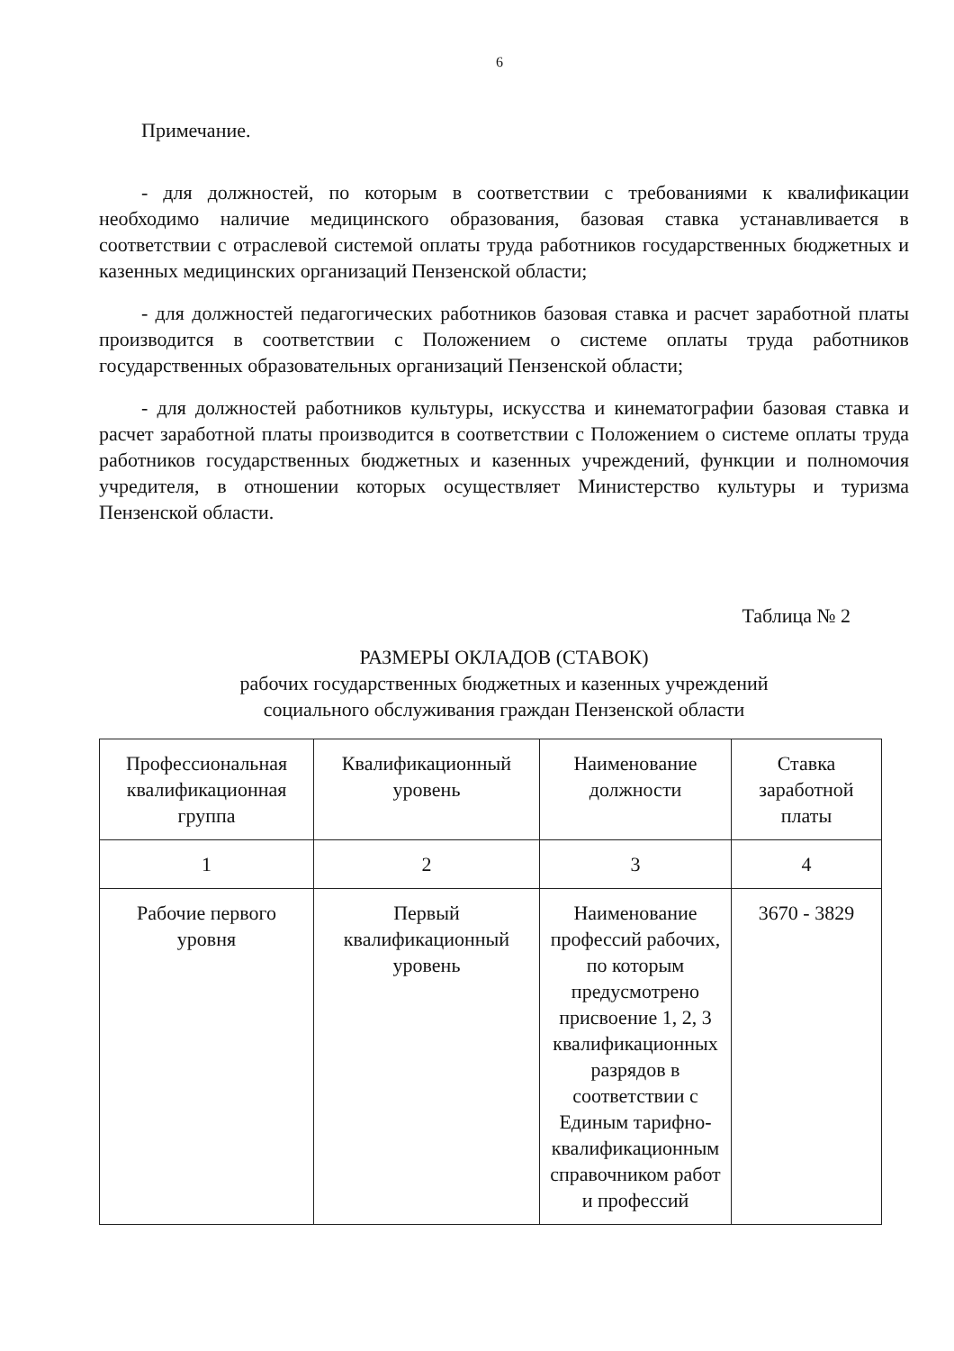6
Примечание.
- для должностей, по которым в соответствии с требованиями к квалификации необходимо наличие медицинского образования, базовая ставка устанавливается в соответствии с отраслевой системой оплаты труда работников государственных бюджетных и казенных медицинских организаций Пензенской области;
- для должностей педагогических работников базовая ставка и расчет заработной платы производится в соответствии с Положением о системе оплаты труда работников государственных образовательных организаций Пензенской области;
- для должностей работников культуры, искусства и кинематографии базовая ставка и расчет заработной платы производится в соответствии с Положением о системе оплаты труда работников государственных бюджетных и казенных учреждений, функции и полномочия учредителя, в отношении которых осуществляет Министерство культуры и туризма Пензенской области.
Таблица № 2
РАЗМЕРЫ ОКЛАДОВ (СТАВОК)
рабочих государственных бюджетных и казенных учреждений
социального обслуживания граждан Пензенской области
| Профессиональная квалификационная группа | Квалификационный уровень | Наименование должности | Ставка заработной платы |
| 1 | 2 | 3 | 4 |
| Рабочие первого уровня | Первый квалификационный уровень | Наименование профессий рабочих, по которым предусмотрено присвоение 1, 2, 3 квалификационных разрядов в соответствии с Единым тарифно-квалификационным справочником работ и профессий | 3670 - 3829 |